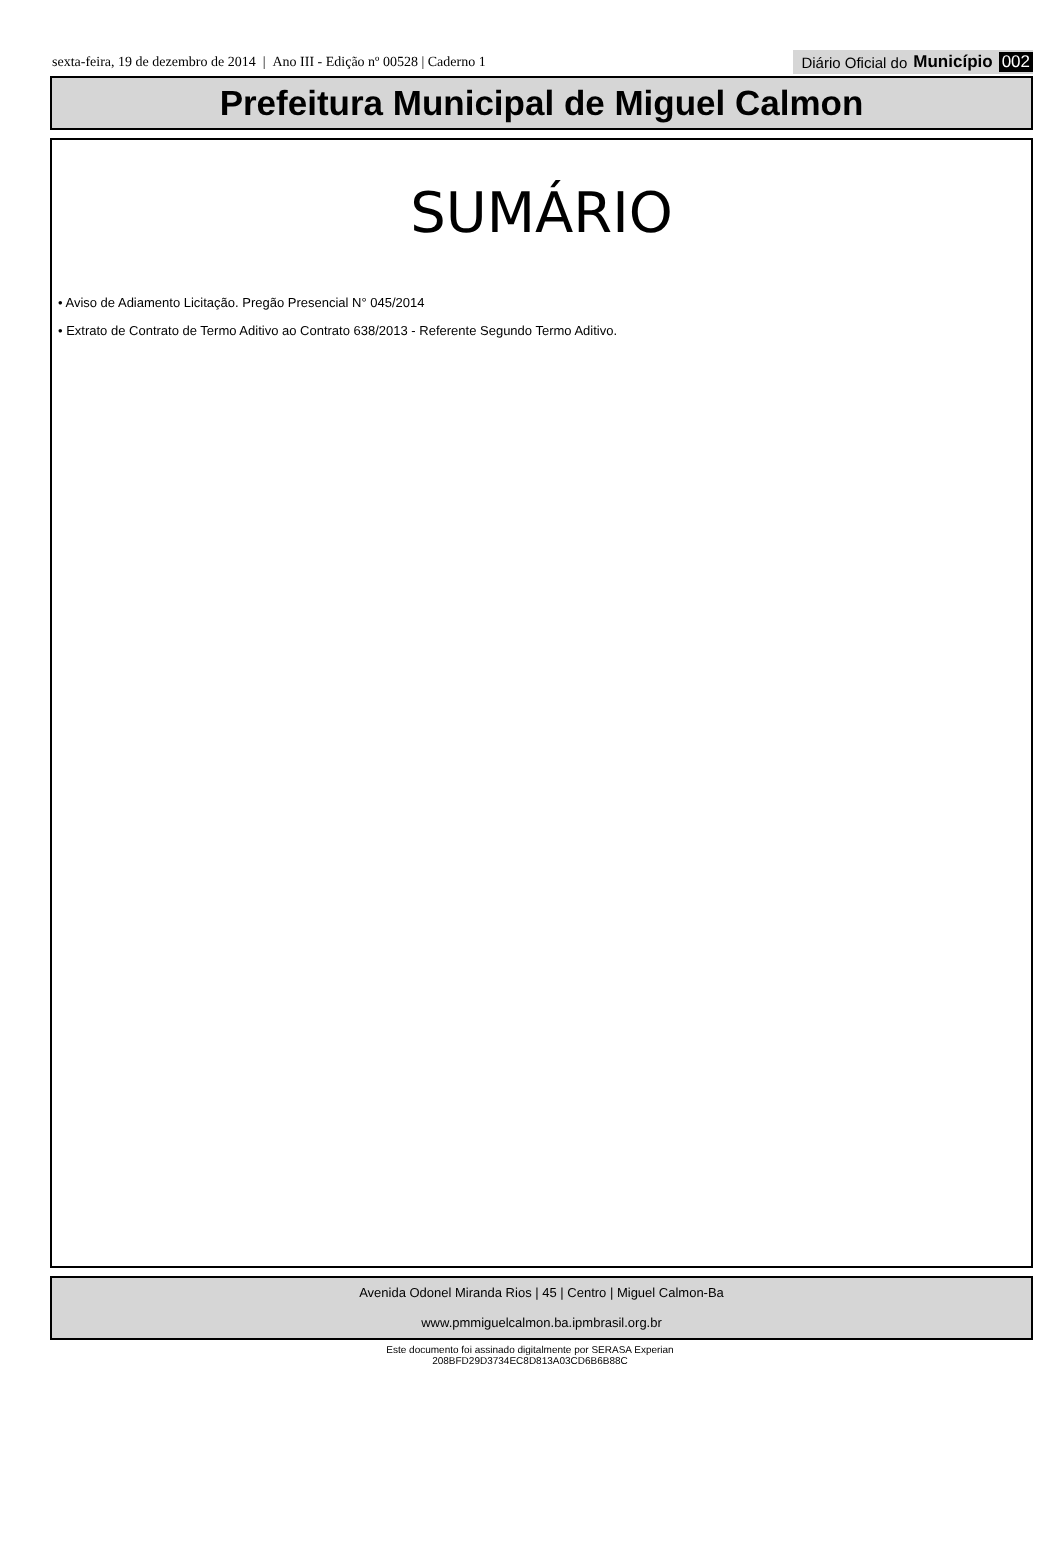sexta-feira, 19 de dezembro de 2014 | Ano III - Edição nº 00528 | Caderno 1
Diário Oficial do Município 002
Prefeitura Municipal de Miguel Calmon
SUMÁRIO
• Aviso de Adiamento Licitação. Pregão Presencial N° 045/2014
• Extrato de Contrato de Termo Aditivo ao Contrato 638/2013 - Referente Segundo Termo Aditivo.
Avenida Odonel Miranda Rios | 45 | Centro | Miguel Calmon-Ba
www.pmmiguelcalmon.ba.ipmbrasil.org.br
Este documento foi assinado digitalmente por SERASA Experian
208BFD29D3734EC8D813A03CD6B6B88C